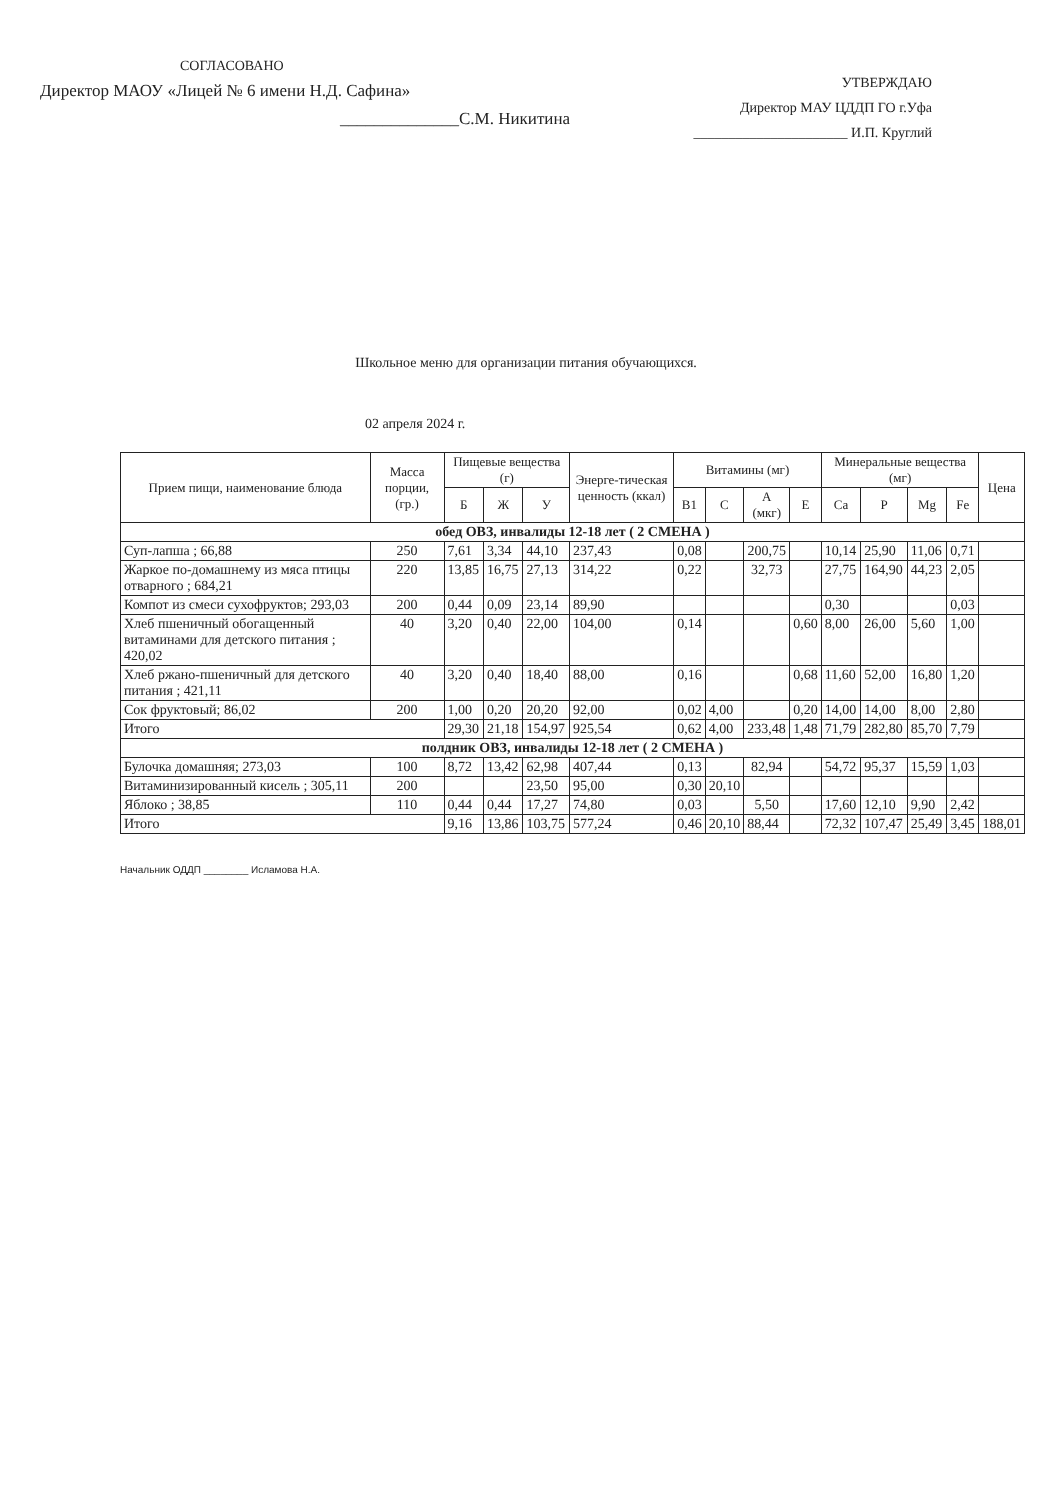СОГЛАСОВАНО
Директор МАОУ «Лицей № 6 имени Н.Д. Сафина»
______________С.М. Никитина
УТВЕРЖДАЮ
Директор МАУ ЦДДП ГО г.Уфа
______________________ И.П. Круглий
Школьное меню для организации питания обучающихся.
02 апреля 2024 г.
| Прием пищи, наименование блюда | Масса порции, (гр.) | Пищевые вещества (г) | | | Энерге-тическая ценность (ккал) | Витамины (мг) | | | | Минеральные вещества (мг) | | | | Цена |
| --- | --- | --- | --- | --- | --- | --- | --- | --- | --- | --- | --- | --- | --- | --- |
| | | Б | Ж | У | | B1 | C | A (мкг) | E | Ca | P | Mg | Fe | |
| обед ОВЗ, инвалиды 12-18 лет ( 2 СМЕНА ) | | | | | | | | | | | | | | |
| Суп-лапша ; 66,88 | 250 | 7,61 | 3,34 | 44,10 | 237,43 | 0,08 | | 200,75 | | 10,14 | 25,90 | 11,06 | 0,71 | |
| Жаркое по-домашнему из мяса птицы отварного ; 684,21 | 220 | 13,85 | 16,75 | 27,13 | 314,22 | 0,22 | | 32,73 | | 27,75 | 164,90 | 44,23 | 2,05 | |
| Компот из смеси сухофруктов; 293,03 | 200 | 0,44 | 0,09 | 23,14 | 89,90 | | | | | 0,30 | | | 0,03 | |
| Хлеб пшеничный обогащенный витаминами для детского питания ; 420,02 | 40 | 3,20 | 0,40 | 22,00 | 104,00 | 0,14 | | | 0,60 | 8,00 | 26,00 | 5,60 | 1,00 | |
| Хлеб ржано-пшеничный для детского питания ; 421,11 | 40 | 3,20 | 0,40 | 18,40 | 88,00 | 0,16 | | | 0,68 | 11,60 | 52,00 | 16,80 | 1,20 | |
| Сок фруктовый; 86,02 | 200 | 1,00 | 0,20 | 20,20 | 92,00 | 0,02 | 4,00 | | 0,20 | 14,00 | 14,00 | 8,00 | 2,80 | |
| Итого | | 29,30 | 21,18 | 154,97 | 925,54 | 0,62 | 4,00 | 233,48 | 1,48 | 71,79 | 282,80 | 85,70 | 7,79 | |
| полдник ОВЗ, инвалиды 12-18 лет ( 2 СМЕНА ) | | | | | | | | | | | | | | |
| Булочка домашняя; 273,03 | 100 | 8,72 | 13,42 | 62,98 | 407,44 | 0,13 | | 82,94 | | 54,72 | 95,37 | 15,59 | 1,03 | |
| Витаминизированный кисель ; 305,11 | 200 | | | 23,50 | 95,00 | 0,30 | 20,10 | | | | | | | |
| Яблоко ; 38,85 | 110 | 0,44 | 0,44 | 17,27 | 74,80 | 0,03 | | 5,50 | | 17,60 | 12,10 | 9,90 | 2,42 | |
| Итого | | 9,16 | 13,86 | 103,75 | 577,24 | 0,46 | 20,10 | 88,44 | | 72,32 | 107,47 | 25,49 | 3,45 | 188,01 |
Начальник ОДДП ________ Исламова Н.А.